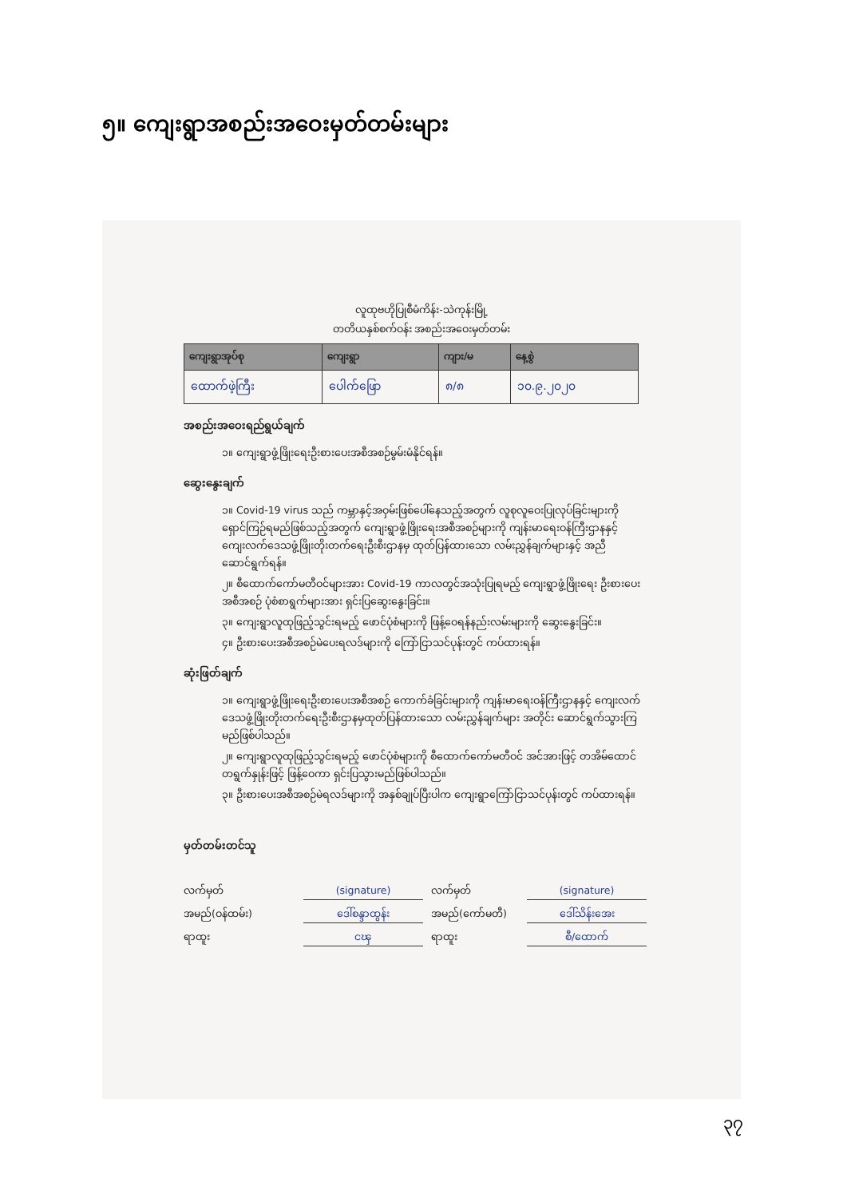၅။ ကျေးရွာအစည်းအဝေးမှတ်တမ်းများ
လူထုဗဟိုပြုစီမံကိန်း-သဲကုန်းမြို့
တတိယနှစ်စက်ဝန်း အစည်းအဝေးမှတ်တမ်း
| ကျေးရွာအုပ်စု | ကျေးရွာ | ကျား/မ | နေ့စွဲ |
| --- | --- | --- | --- |
| ထောက်ဖဲ့ကြီး | ပေါက်ဖြော | ၈/၈ | ၁၀.၉.၂၀၂၀ |
အစည်းအဝေးရည်ရွယ်ချက်
၁။ ကျေးရွာဖွံ့ဖြိုးရေးဦးစားပေးအစီအစဉ်မွမ်းမံနိုင်ရန်။
ဆွေးနွေးချက်
၁။ Covid-19 virus သည် ကမ္ဘာနှင့်အဝှမ်းဖြစ်ပေါ်နေသည့်အတွက် လူစုလူဝေးပြုလုပ်ခြင်းများကို ရှောင်ကြဉ်ရမည်ဖြစ်သည့်အတွက် ကျေးရွာဖွံ့ဖြိုးရေးအစီအစဉ်များကို ကျန်းမာရေးဝန်ကြီးဌာနနှင့် ကျေးလက်ဒေသဖွံ့ဖြိုးတိုးတက်ရေးဦးစီးဌာနမှ ထုတ်ပြန်ထားသော လမ်းညွှန်ချက်များနှင့် အညီဆောင်ရွက်ရန်။
၂။ စီထောက်ကော်မတီဝင်များအား Covid-19 ကာလတွင်အသုံးပြုရမည့် ကျေးရွာဖွံ့ဖြိုးရေး ဦးစားပေးအစီအစဉ် ပုံစံစာရွက်များအား ရှင်းပြဆွေးနွေးခြင်း။
၃။ ကျေးရွာလူထုဖြည့်သွင်းရမည့် ဖောင်ပုံစံများကို ဖြန့်ဝေရန်နည်းလမ်းများကို ဆွေးနွေးခြင်း။
၄။ ဦးစားပေးအစီအစဉ်မဲပေးရလဒ်များကို ကြော်ငြာသင်ပုန်းတွင် ကပ်ထားရန်။
ဆုံးဖြတ်ချက်
၁။ ကျေးရွာဖွံ့ဖြိုးရေးဦးစားပေးအစီအစဉ် ကောက်ခံခြင်းများကို ကျန်းမာရေးဝန်ကြီးဌာနနှင့် ကျေးလက်ဒေသဖွံ့ဖြိုးတိုးတက်ရေးဦးစီးဌာနမှထုတ်ပြန်ထားသော လမ်းညွှန်ချက်များ အတိုင်း ဆောင်ရွက်သွားကြမည်ဖြစ်ပါသည်။
၂။ ကျေးရွာလူထုဖြည့်သွင်းရမည့် ဖောင်ပုံစံများကို စီထောက်ကော်မတီဝင် အင်အားဖြင့် တအိမ်ထောင်တရွက်နှုန်းဖြင့် ဖြန့်ဝေကာ ရှင်းပြသွားမည်ဖြစ်ပါသည်။
၃။ ဦးစားပေးအစီအစဉ်မဲရလဒ်များကို အနှစ်ချုပ်ပြီးပါက ကျေးရွာကြော်ငြာသင်ပုန်းတွင် ကပ်ထားရန်။
မှတ်တမ်းတင်သူ
လက်မှတ် (signature) လက်မှတ် (signature) အမည်(ဝန်ထမ်း) ဒေါ်စန္ဒာထွန်း အမည်(ကော်မတီ) ဒေါ်သိန်းအေး ရာထူး ငၾ ရာထူး စီ/ထောက်
၃၇